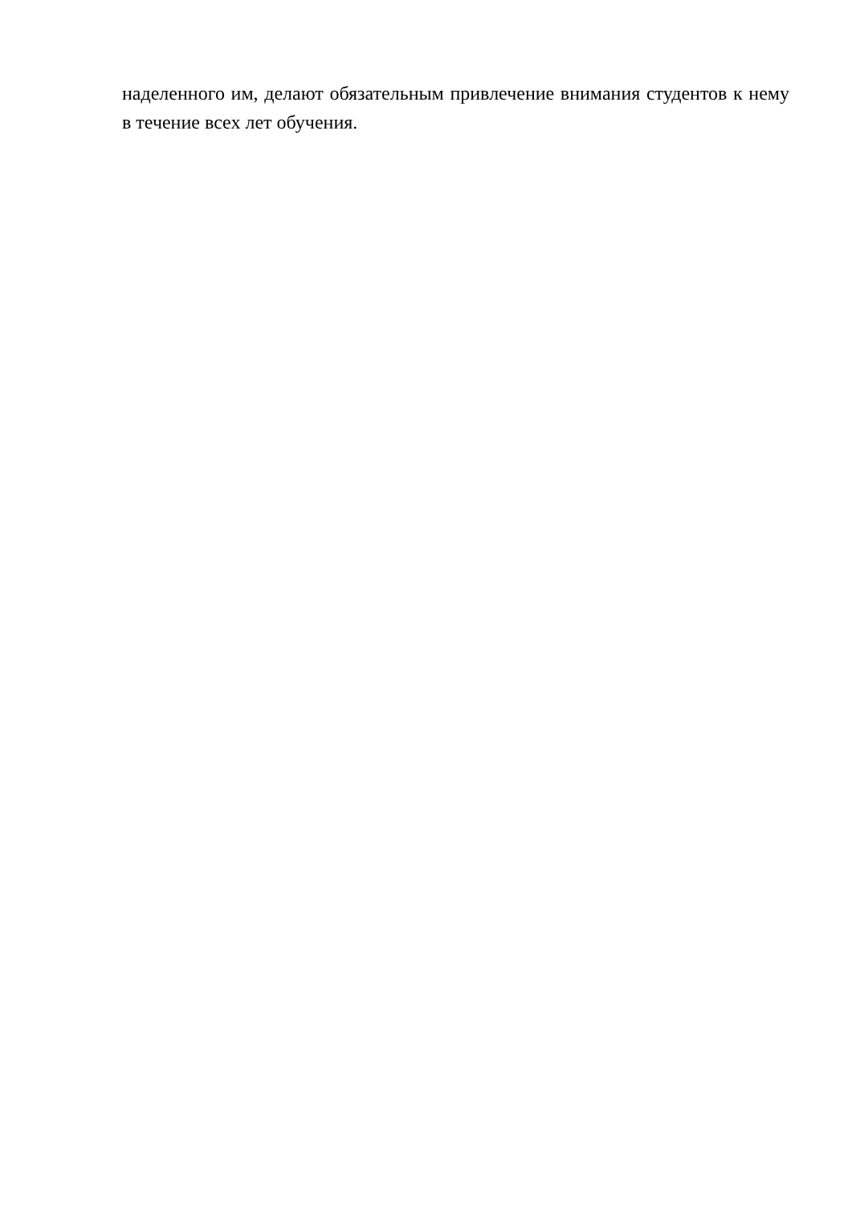наделенного им, делают обязательным привлечение внимания студентов к нему в течение всех лет обучения.